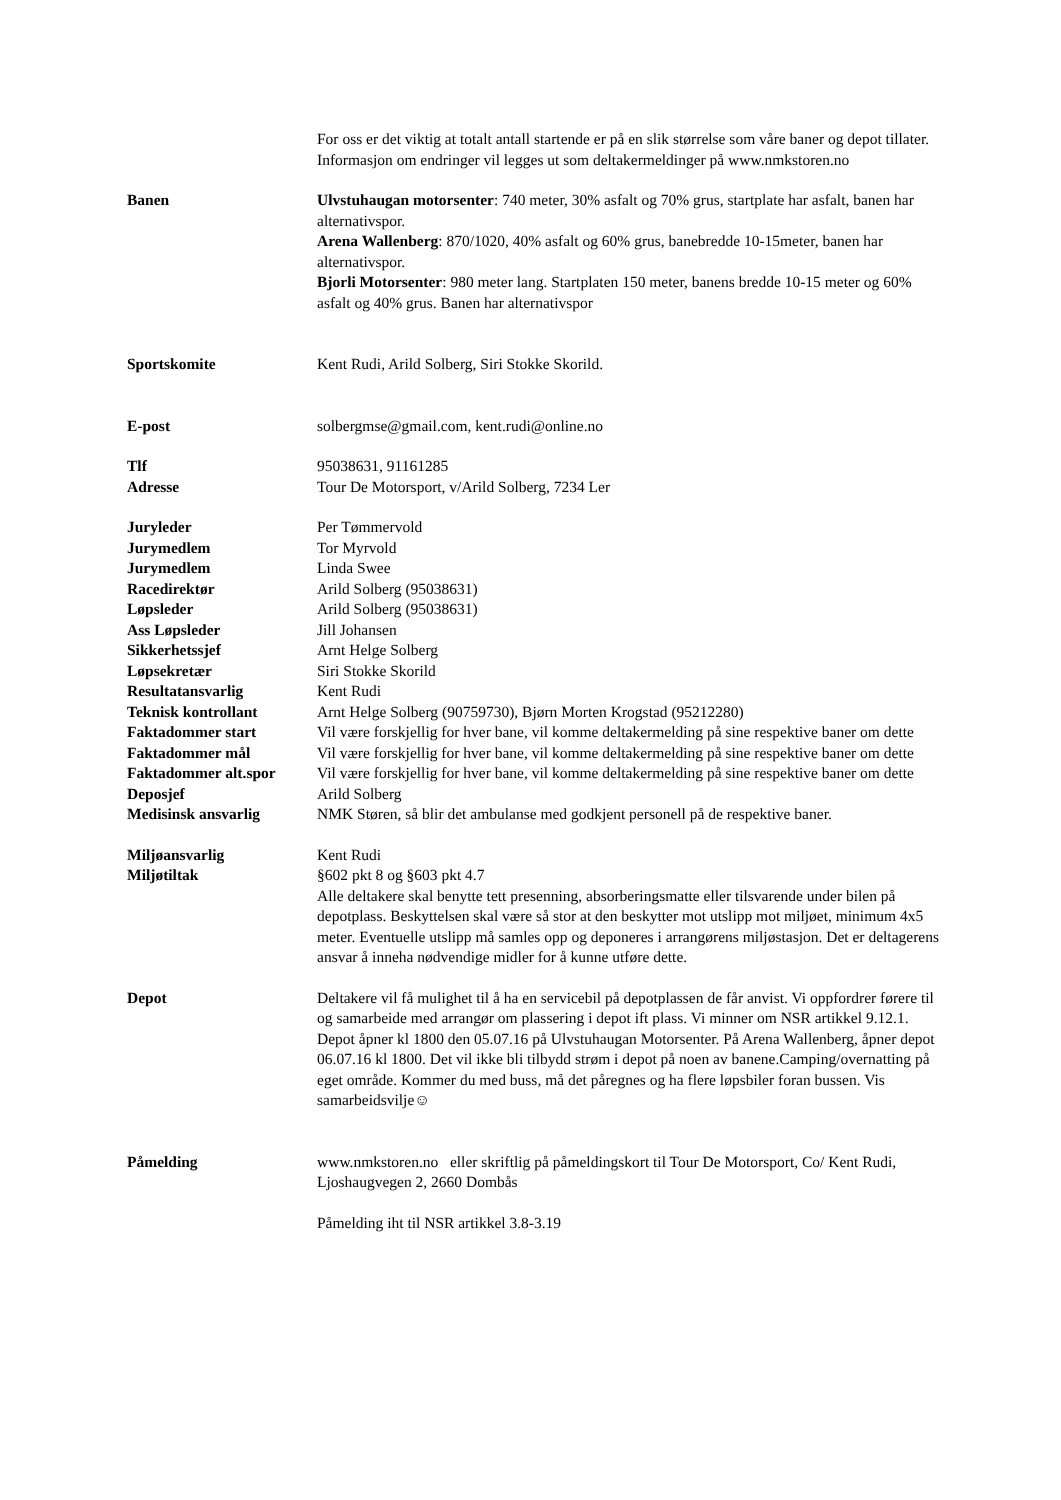For oss er det viktig at totalt antall startende er på en slik størrelse som våre baner og depot tillater. Informasjon om endringer vil legges ut som deltakermeldinger på www.nmkstoren.no
Banen Ulvstuhaugan motorsenter: 740 meter, 30% asfalt og 70% grus, startplate har asfalt, banen har alternativspor.
Arena Wallenberg: 870/1020, 40% asfalt og 60% grus, banebredde 10-15meter, banen har alternativspor.
Bjorli Motorsenter: 980 meter lang. Startplaten 150 meter, banens bredde 10-15 meter og 60% asfalt og 40% grus. Banen har alternativspor
Sportskomite Kent Rudi, Arild Solberg, Siri Stokke Skorild.
E-post solbergmse@gmail.com, kent.rudi@online.no
Tlf 95038631, 91161285
Adresse Tour De Motorsport, v/Arild Solberg, 7234 Ler
Juryleder Per Tømmervold
Jurymedlem Tor Myrvold
Jurymedlem Linda Swee
Racedirektør Arild Solberg (95038631)
Løpsleder Arild Solberg (95038631)
Ass Løpsleder Jill Johansen
Sikkerhetssjef Arnt Helge Solberg
Løpsekretær Siri Stokke Skorild
Resultatansvarlig Kent Rudi
Teknisk kontrollant Arnt Helge Solberg (90759730), Bjørn Morten Krogstad (95212280)
Faktadommer start Vil være forskjellig for hver bane, vil komme deltakermelding på sine respektive baner om dette
Faktadommer mål Vil være forskjellig for hver bane, vil komme deltakermelding på sine respektive baner om dette
Faktadommer alt.spor Vil være forskjellig for hver bane, vil komme deltakermelding på sine respektive baner om dette
Deposjef Arild Solberg
Medisinsk ansvarlig NMK Støren, så blir det ambulanse med godkjent personell på de respektive baner.
Miljøansvarlig Kent Rudi
Miljøtiltak §602 pkt 8 og §603 pkt 4.7
Alle deltakere skal benytte tett presenning, absorberingsmatte eller tilsvarende under bilen på depotplass. Beskyttelsen skal være så stor at den beskytter mot utslipp mot miljøet, minimum 4x5 meter. Eventuelle utslipp må samles opp og deponeres i arrangørens miljøstasjon. Det er deltagerens ansvar å inneha nødvendige midler for å kunne utføre dette.
Depot Deltakere vil få mulighet til å ha en servicebil på depotplassen de får anvist. Vi oppfordrer førere til og samarbeide med arrangør om plassering i depot ift plass. Vi minner om NSR artikkel 9.12.1. Depot åpner kl 1800 den 05.07.16 på Ulvstuhaugan Motorsenter. På Arena Wallenberg, åpner depot 06.07.16 kl 1800. Det vil ikke bli tilbydd strøm i depot på noen av banene.Camping/overnatting på eget område. Kommer du med buss, må det påregnes og ha flere løpsbiler foran bussen. Vis samarbeidsvilje☺
Påmelding www.nmkstoren.no eller skriftlig på påmeldingskort til Tour De Motorsport, Co/ Kent Rudi, Ljoshaugvegen 2, 2660 Dombås
Påmelding iht til NSR artikkel 3.8-3.19